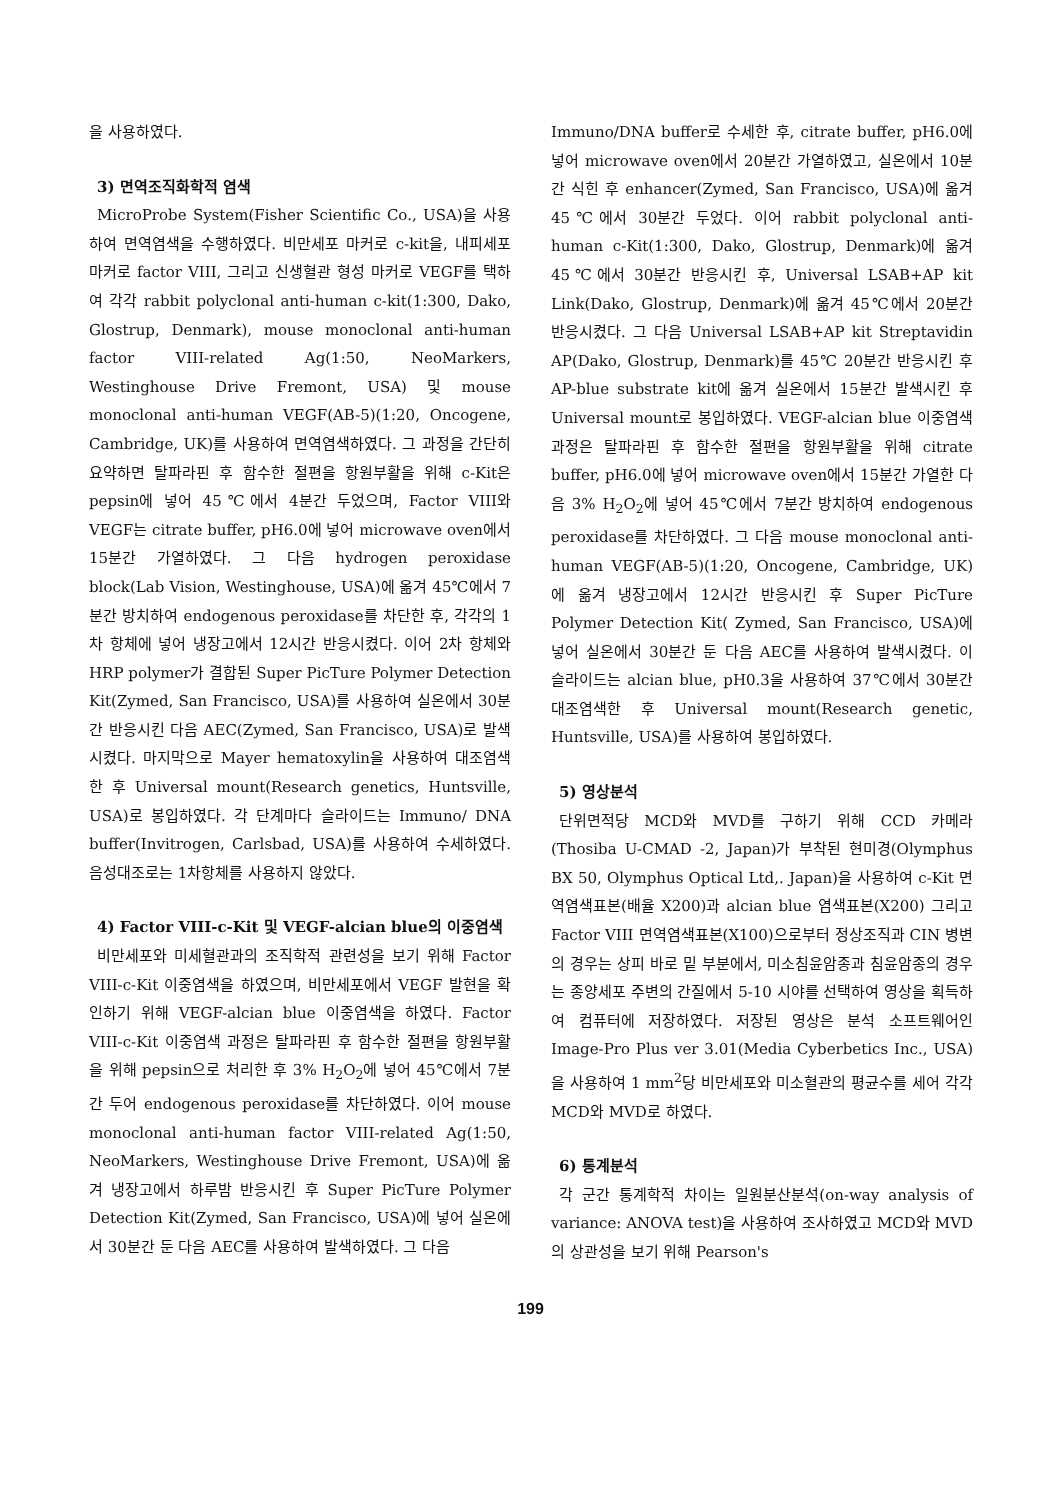을 사용하였다.
3) 면역조직화학적 염색
MicroProbe System(Fisher Scientific Co., USA)을 사용하여 면역염색을 수행하였다. 비만세포 마커로 c-kit을, 내피세포 마커로 factor VIII, 그리고 신생혈관 형성 마커로 VEGF를 택하여 각각 rabbit polyclonal anti-human c-kit(1:300, Dako, Glostrup, Denmark), mouse monoclonal anti-human factor VIII-related Ag(1:50, NeoMarkers, Westinghouse Drive Fremont, USA) 및 mouse monoclonal anti-human VEGF(AB-5)(1:20, Oncogene, Cambridge, UK)를 사용하여 면역염색하였다. 그 과정을 간단히 요약하면 탈파라핀 후 함수한 절편을 항원부활을 위해 c-Kit은 pepsin에 넣어 45℃에서 4분간 두었으며, Factor VIII와 VEGF는 citrate buffer, pH6.0에 넣어 microwave oven에서 15분간 가열하였다. 그 다음 hydrogen peroxidase block(Lab Vision, Westinghouse, USA)에 옮겨 45℃에서 7분간 방치하여 endogenous peroxidase를 차단한 후, 각각의 1차 항체에 넣어 냉장고에서 12시간 반응시켰다. 이어 2차 항체와 HRP polymer가 결합된 Super PicTure Polymer Detection Kit(Zymed, San Francisco, USA)를 사용하여 실온에서 30분간 반응시킨 다음 AEC(Zymed, San Francisco, USA)로 발색시켰다. 마지막으로 Mayer hematoxylin을 사용하여 대조염색한 후 Universal mount(Research genetics, Huntsville, USA)로 봉입하였다. 각 단계마다 슬라이드는 Immuno/ DNA buffer(Invitrogen, Carlsbad, USA)를 사용하여 수세하였다. 음성대조로는 1차항체를 사용하지 않았다.
4) Factor VIII-c-Kit 및 VEGF-alcian blue의 이중염색
비만세포와 미세혈관과의 조직학적 관련성을 보기 위해 Factor VIII-c-Kit 이중염색을 하였으며, 비만세포에서 VEGF 발현을 확인하기 위해 VEGF-alcian blue 이중염색을 하였다. Factor VIII-c-Kit 이중염색 과정은 탈파라핀 후 함수한 절편을 항원부활을 위해 pepsin으로 처리한 후 3% H<sub>2</sub>O<sub>2</sub>에 넣어 45℃에서 7분간 두어 endogenous peroxidase를 차단하였다. 이어 mouse monoclonal anti-human factor VIII-related Ag(1:50, NeoMarkers, Westinghouse Drive Fremont, USA)에 옮겨 냉장고에서 하루밤 반응시킨 후 Super PicTure Polymer Detection Kit(Zymed, San Francisco, USA)에 넣어 실온에서 30분간 둔 다음 AEC를 사용하여 발색하였다. 그 다음
Immuno/DNA buffer로 수세한 후, citrate buffer, pH6.0에 넣어 microwave oven에서 20분간 가열하였고, 실온에서 10분간 식힌 후 enhancer(Zymed, San Francisco, USA)에 옮겨 45℃에서 30분간 두었다. 이어 rabbit polyclonal anti-human c-Kit(1:300, Dako, Glostrup, Denmark)에 옮겨 45℃에서 30분간 반응시킨 후, Universal LSAB+AP kit Link(Dako, Glostrup, Denmark)에 옮겨 45℃에서 20분간 반응시켰다. 그 다음 Universal LSAB+AP kit Streptavidin AP(Dako, Glostrup, Denmark)를 45℃ 20분간 반응시킨 후 AP-blue substrate kit에 옮겨 실온에서 15분간 발색시킨 후 Universal mount로 봉입하였다. VEGF-alcian blue 이중염색과정은 탈파라핀 후 함수한 절편을 항원부활을 위해 citrate buffer, pH6.0에 넣어 microwave oven에서 15분간 가열한 다음 3% H<sub>2</sub>O<sub>2</sub>에 넣어 45℃에서 7분간 방치하여 endogenous peroxidase를 차단하였다. 그 다음 mouse monoclonal anti-human VEGF(AB-5)(1:20, Oncogene, Cambridge, UK)에 옮겨 냉장고에서 12시간 반응시킨 후 Super PicTure Polymer Detection Kit( Zymed, San Francisco, USA)에 넣어 실온에서 30분간 둔 다음 AEC를 사용하여 발색시켰다. 이 슬라이드는 alcian blue, pH0.3을 사용하여 37℃에서 30분간 대조염색한 후 Universal mount(Research genetic, Huntsville, USA)를 사용하여 봉입하였다.
5) 영상분석
단위면적당 MCD와 MVD를 구하기 위해 CCD 카메라(Thosiba U-CMAD -2, Japan)가 부착된 현미경(Olymphus BX 50, Olymphus Optical Ltd,. Japan)을 사용하여 c-Kit 면역염색표본(배율 X200)과 alcian blue 염색표본(X200) 그리고 Factor VIII 면역염색표본(X100)으로부터 정상조직과 CIN 병변의 경우는 상피 바로 밑 부분에서, 미소침윤암종과 침윤암종의 경우는 종양세포 주변의 간질에서 5-10 시야를 선택하여 영상을 획득하여 컴퓨터에 저장하였다. 저장된 영상은 분석 소프트웨어인 Image-Pro Plus ver 3.01(Media Cyberbetics Inc., USA)을 사용하여 1 mm<sup>2</sup>당 비만세포와 미소혈관의 평균수를 세어 각각 MCD와 MVD로 하였다.
6) 통계분석
각 군간 통계학적 차이는 일원분산분석(on-way analysis of variance: ANOVA test)을 사용하여 조사하였고 MCD와 MVD의 상관성을 보기 위해 Pearson's
199